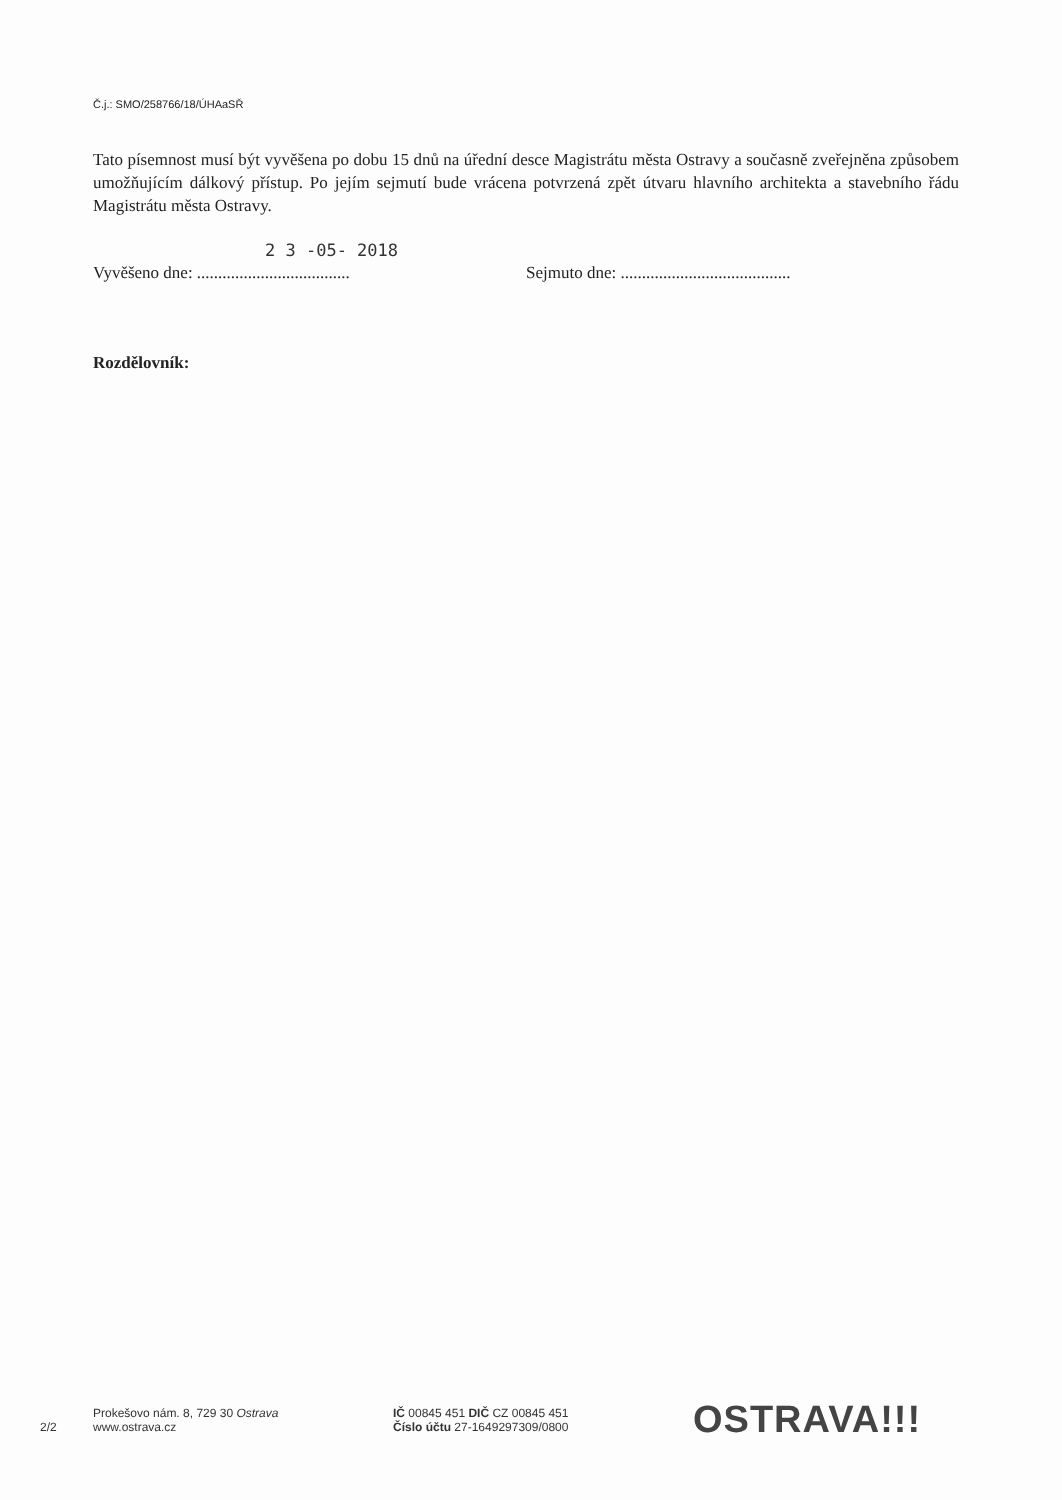Č.j.: SMO/258766/18/ÚHAaSŘ
Tato písemnost musí být vyvěšena po dobu 15 dnů na úřední desce Magistrátu města Ostravy a současně zveřejněna způsobem umožňujícím dálkový přístup. Po jejím sejmutí bude vrácena potvrzená zpět útvaru hlavního architekta a stavebního řádu Magistrátu města Ostravy.
2 3 -05- 2018
Vyvěšeno dne: ....................................
Sejmuto dne: ........................................
Rozdělovník:
2/2
Prokešovo nám. 8, 729 30 Ostrava
www.ostrava.cz
IČ 00845 451 DIČ CZ 00845 451
Číslo účtu 27-1649297309/0800
OSTRAVA!!!